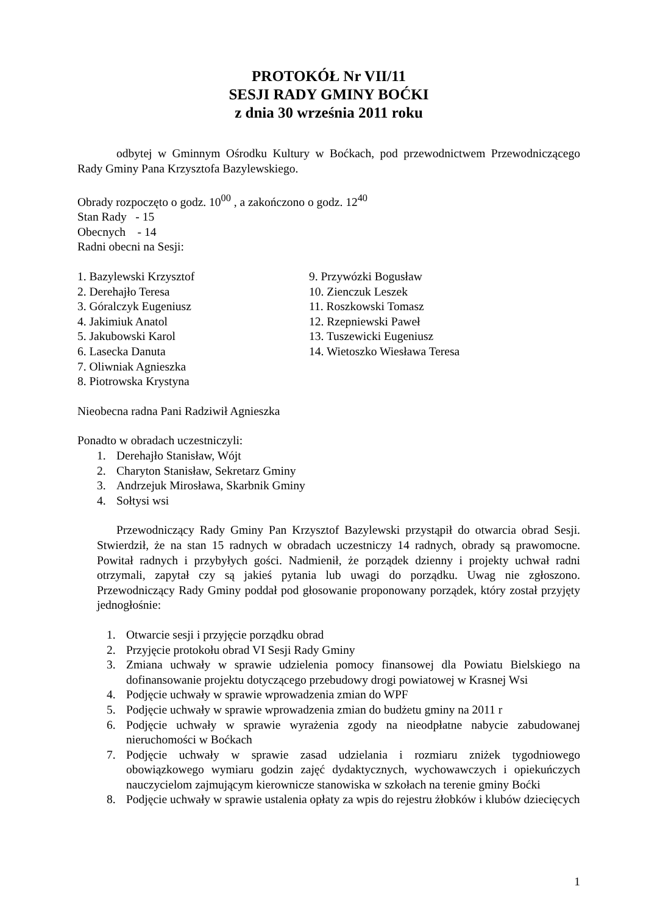PROTOKÓŁ Nr VII/11
SESJI RADY GMINY BOĆKI
z dnia 30 września 2011 roku
odbytej w Gminnym Ośrodku Kultury w Boćkach, pod przewodnictwem Przewodniczącego Rady Gminy Pana Krzysztofa Bazylewskiego.
Obrady rozpoczęto o godz. 10<sup>00</sup> , a zakończono o godz. 12<sup>40</sup>
Stan Rady - 15
Obecnych - 14
Radni obecni na Sesji:
1. Bazylewski Krzysztof
2. Derehajło Teresa
3. Góralczyk Eugeniusz
4. Jakimiuk Anatol
5. Jakubowski Karol
6. Lasecka Danuta
7. Oliwniak Agnieszka
8. Piotrowska Krystyna
9. Przywózki Bogusław
10. Zienczuk Leszek
11. Roszkowski Tomasz
12. Rzepniewski Paweł
13. Tuszewicki Eugeniusz
14. Wietoszko Wiesława Teresa
Nieobecna radna Pani Radziwił Agnieszka
Ponadto w obradach uczestniczyli:
1. Derehajło Stanisław, Wójt
2. Charyton Stanisław, Sekretarz Gminy
3. Andrzejuk Mirosława, Skarbnik Gminy
4. Sołtysi wsi
Przewodniczący Rady Gminy Pan Krzysztof Bazylewski przystąpił do otwarcia obrad Sesji. Stwierdził, że na stan 15 radnych w obradach uczestniczy 14 radnych, obrady są prawomocne. Powitał radnych i przybyłych gości. Nadmienił, że porządek dzienny i projekty uchwał radni otrzymali, zapytał czy są jakieś pytania lub uwagi do porządku. Uwag nie zgłoszono. Przewodniczący Rady Gminy poddał pod głosowanie proponowany porządek, który został przyjęty jednogłośnie:
1. Otwarcie sesji i przyjęcie porządku obrad
2. Przyjęcie protokołu obrad VI Sesji Rady Gminy
3. Zmiana uchwały w sprawie udzielenia pomocy finansowej dla Powiatu Bielskiego na dofinansowanie projektu dotyczącego przebudowy drogi powiatowej w Krasnej Wsi
4. Podjęcie uchwały w sprawie wprowadzenia zmian do WPF
5. Podjęcie uchwały w sprawie wprowadzenia zmian do budżetu gminy na 2011 r
6. Podjęcie uchwały w sprawie wyrażenia zgody na nieodpłatne nabycie zabudowanej nieruchomości w Boćkach
7. Podjęcie uchwały w sprawie zasad udzielania i rozmiaru zniżek tygodniowego obowiązkowego wymiaru godzin zajęć dydaktycznych, wychowawczych i opiekuńczych nauczycielom zajmującym kierownicze stanowiska w szkołach na terenie gminy Boćki
8. Podjęcie uchwały w sprawie ustalenia opłaty za wpis do rejestru żłobków i klubów dziecięcych
1